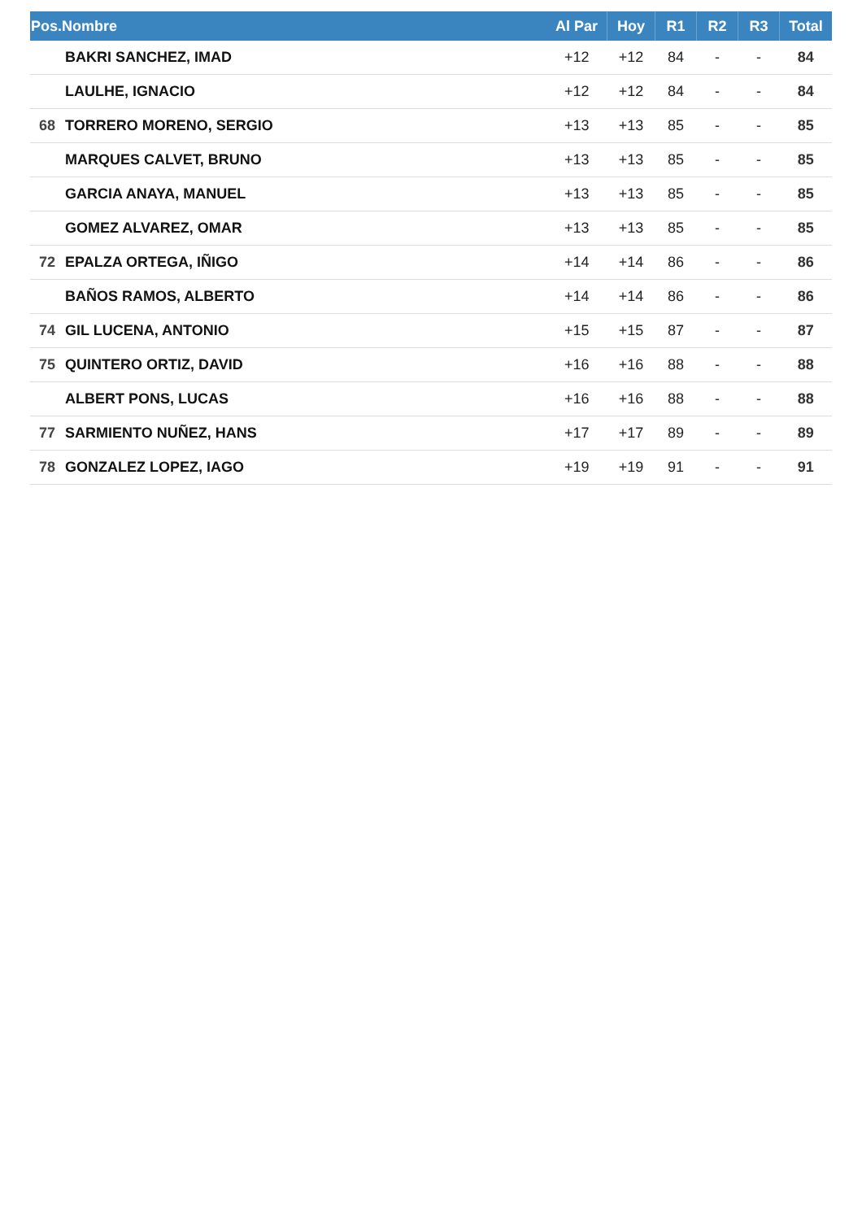| Pos.Nombre | | Al Par | Hoy | R1 | R2 | R3 | Total |
| --- | --- | --- | --- | --- | --- | --- | --- |
| | BAKRI SANCHEZ, IMAD | +12 | +12 | 84 | - | - | 84 |
| | LAULHE, IGNACIO | +12 | +12 | 84 | - | - | 84 |
| 68 | TORRERO MORENO, SERGIO | +13 | +13 | 85 | - | - | 85 |
| | MARQUES CALVET, BRUNO | +13 | +13 | 85 | - | - | 85 |
| | GARCIA ANAYA, MANUEL | +13 | +13 | 85 | - | - | 85 |
| | GOMEZ ALVAREZ, OMAR | +13 | +13 | 85 | - | - | 85 |
| 72 | EPALZA ORTEGA, IÑIGO | +14 | +14 | 86 | - | - | 86 |
| | BAÑOS RAMOS, ALBERTO | +14 | +14 | 86 | - | - | 86 |
| 74 | GIL LUCENA, ANTONIO | +15 | +15 | 87 | - | - | 87 |
| 75 | QUINTERO ORTIZ, DAVID | +16 | +16 | 88 | - | - | 88 |
| | ALBERT PONS, LUCAS | +16 | +16 | 88 | - | - | 88 |
| 77 | SARMIENTO NUÑEZ, HANS | +17 | +17 | 89 | - | - | 89 |
| 78 | GONZALEZ LOPEZ, IAGO | +19 | +19 | 91 | - | - | 91 |